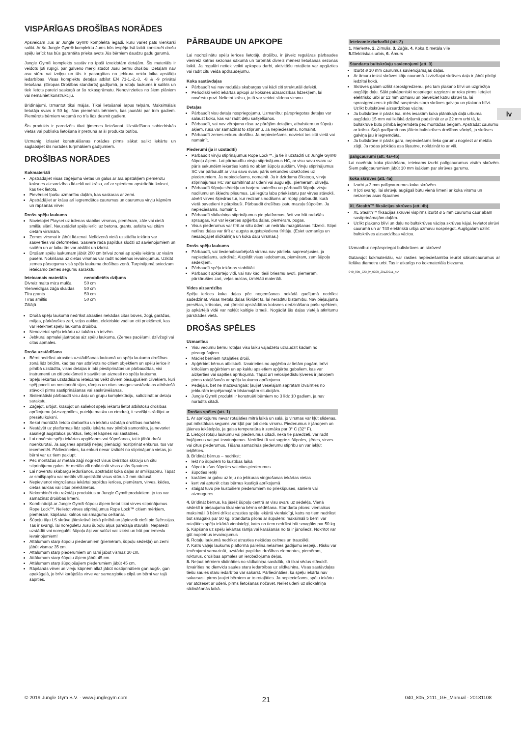VISPĀRĪGAS DROŠĪBAS NORĀDES
Apsveicam Jūs ar Jungle Gym® komplekta iegādi, kuru variet pats vienkārši salikt. Ar šo Jungle Gym® komplektu Jums būs iespēja īsā laikā konstruēt drošu spēļu ierīci: tas būs garantēta prieka avots Jūs bērniem daudzu gadu garumā.
Jungle Gym® komplekts sastāv no īpaši izveidotām detaļām. Šis materiāls ir veidots ļoti rūpīgi, par galveno mērķi stādot Jūsu bērnu drošību. Detaļām nav asu stūru vai izciļņu un tās ir pasargātas no jebkura veida laika apstākļu iedarbības. Visas komplektu detaļas atbilst EN 71-1,-2,-3, -8 & -9 privātai lietošanai (Eiropas Drošības standarts) gadījumā, ja rotaļu laukums ir salikts un tiek lietots pareizi saskaņā ar šo rokasgrāmatu. Nenovirzieties no šiem plāniem vai nemainiet konstrukciju.
Brīdinājumi. Izmantot tikai mājās. Tikai lietošanai ārpus telpām. Maksimālais lietotāja svars ir 50 kg. Nav piemērots bērniem, kas jaunāki par trim gadiem. Piemērots bērniem vecumā no trīs līdz desmit gadiem.
Šis produkts ir paredzēts tikai ģimenes lietošanai. Uzstādīšana sabiedriskās vietās vai publiska lietošana ir pretrunā ar šī produkta būtību.
Uzmanīgi izlasiet konstruēšanas norādes pirms sākat salikt iekārtu un saglabājiet šīs norādes turpmākiem gadījumiem.
DROŠĪBAS NORĀDES
Kokmateriāli
Apstrādājiet visas zāģējuma vietas un galus ar āra apstākļiem piemērotu koksnes aizsardzības līdzekli vai krāsu, arī ar spiedienu apstrādātu koksni, kas tiek lietota.
Pievērsiet īpašu uzmanību daļām, kas saskaras ar zemi.
Apstrādājiet ar krāsu arī iegremdētos caurumus un caurumus virvju kāpnēm un rāpšanās virvei
Drošs spēļu laukums
Novietojiet Playset uz irdenas stabilas virsmas, piemēram, zāle vai cietā smilšu slānī. Neuzstādiet spēļu ierīci uz betona, grants, asfalta vai citām cietām virsmām.
Zemes virsmai ir jābūt līdzenai. Nelīdzenā vietā uzstādīta iekārta var sasvērties vai deformēties. Sasvere rada papildus slodzi uz savienojumiem un saitēm un ar laiku tās var atslābt un izkrist.
Drošam spēļu laukumam jābūt 200 cm brīvai zonai ap spēļu iekārtu uz visām pusēm. Nokrišana uz cietas virsmas var radīt nopietnus ievainojumus. Uzklāt zemes pārsegumu visā spēļu laukuma drošības zonā. Turpinājumā sniedzam ieteicamo zemes segumu sarakstu.
| Ieteicamais materiāls | nenoblietēts dziļums |
| --- | --- |
| Divreiz malta mizu mulča | 50 cm |
| Vienveidīgas zāģa skaidas | 50 cm |
| Tīra grants | 50 cm |
| Tīras smiltis | 50 cm |
| Zālājā | |
Drošā spēļu laukumā nedrīkst atrasties nekādas citas būves, žogi, garāžas, mājas, pārkārušies zari, veļas auklas, elektriskie vadi un citi priekšmeti, kas var ietekmēt spēļu laukuma drošību.
Nenovietot spēļu iekārtu uz takām un ietvēm.
Jebkurai apmalei jāatrodas aiz spēļu laukuma. (Zemes pacēlumi, dzīvžogi vai citas apmales.
Droša uzstādīšana
Bērni nedrīkst atrasties uzstādīšanas laukumā un spēļu laukuma drošības zonā līdz brīdim, kad tas nav atbrīvots no citiem objektiem un spēļu ierīce ir pilnībā uzstādīta, visas detaļas ir labi piestiprinātas un pārbaudītas, visi instrumenti un citi priekšmeti ir savākti un aiznesti no spēļu laukuma.
Spēļu iekārtas uzstādīšanu ieteicams veikt diviem pieaugušiem cilvēkiem, kuri spēj pacelt un nostiprināt sijas, rāmjus un citas smagas sastāvdaļas atbilstošā stāvoklī pirms sastiprināšanas vai saskrūvēšanas.
Sistemātiski pārbaudīt visu daļu un grupu komplektāciju, salīdzināt ar detaļu sarakstu.
Zāģējot, urbjot, krāsojot un saliekot spēļu iekārtu lietot atbilstošu drošības aprīkojumu (aizsargbrilles, putekļu masku un cimdus), it sevišķi strādājot ar presētu koksni.
Sekot montāžā lietoto darbarīku un iekārtu ražotāja drošības norādēm.
Nestāvēt uz platformas līdz spēļu iekārta nav pilnībā samontēta, ja nevariet sasniegt augstākos punktus, lietojiet kāpnes vai sastatnes.
Lai novērstu spēļu iekārtas apgāšanos vai šūpošanos, tai ir jābūt droši noenkurotai. Ja augsnes apstākļi neļauj pienācīgi nostiprināt enkurus, tos var iecementēt. Pārliecinieties, ka enkuri nevar izslīdēt no stiprinājuma vietas, jo bērni var uz tiem paklupt.
Pēc montāžas ar metāla zāģi nogriezt visus izvirzītos skrūvju un citu stiprinājumu galus. Ar metāla vīli nolīdzināt visas asās šķautnes.
Lai novērstu skabargu ieduršanos, apstrādāt koka daļas ar smilšpapīru. Tāpat ar smilšpapīru vai metāls vīli apstrādāt visus stūrus 3 mm rādiusā.
Nepievienot vingrošanas iekārtai papildus ierīces, piemēram, virves, ķēdes, cietas auklas vai citus priekšmetus.
Nekombinēt citu ražotāju produktus ar Jungle Gym® produktiem, jo tas var samazināt drošības līmeni.
Kombinācijā ar Jungle Gym® šūpoļu āķiem lietot tikai virves stiprinājumus Rope Lock™. Nelietot virves stiprinājumus Rope Lock™ citiem mērķiem, piemēram, kāpšanai kalnos vai smagumu celšanai.
Šūpoļu āķu LS skrūve jāieskrūvē kokā pilnībā un jāpievelk cieši pie šķērssijas. Tas ir svarīgi, lai noregulētu Jūsu šūpoļu āķus pareizajā stāvoklī. Nepareizi uzstādīti vai noregulēti šūpoļu āķi var salūzt vai izkrist un būt par iemeslu ievainojumiem!
Attālumam starp šūpoļu piederumiem (piemēram, šūpoļu sēdekļa) un zemi jābūt vismaz 35 cm.
Attālumam starp piederumiem un rāmi jābūt vismaz 30 cm.
Attālumam starp šūpoļu āķiem jābūt 45 cm.
Attālumam starp šūpojošajiem piederumiem jābūt 45 cm.
Rāpšanās virvei un virvju kāpnēm allaž jābūt nostiprinātiem gan augš-, gan apakšgalā, jo brīvi karājošās virve var samezgloties cilpā un bērni var tajā sapīties.
PĀRBAUDE UN APKOPE
Lai nodrošinātu spēļu ierīces lietotāju drošību, ir jāveic regulāras pārbaudes vienreiz katras sezonas sākumā un turpmāk divreiz mēnesī lietošanas sezonas laikā. Ja regulāri netiek veikti apkopes darbi, aktivitāšu rotaļlieta var apgāzties vai radīt citu veida apdraudējumu.
Koka sastāvdaļas
Pārbaudīt vai nav radušās skabargas vai kādi citi strukturāli defekti.
Periodiski veikt iekārtas apkopi ar koksnes aizsardzības līdzekļiem, lai novērstu puvi. Nelietot krāsu, jo tā var veidot slidenu virsmu.
Detaļas
Pārbaudīt visu detaļu nospriegojumu. Uzmanību: pārspriegotas detaļas var salauzt koku, kas var radīt dēļu sašķelšanos.
Pārbaudīt, vai nav vērojama rūsa uz pārējām detaļām, atbalstiem un šūpoļu āķiem, rūsa var samazināt to stiprumu. Ja nepieciešams, nomainīt.
Pārbaudīt zemes enkuru drošību. Ja nepieciešams, novietot tos citā vietā vai nomainīt.
Piederumi (ja ir uzstādīti)
Pārbaudīt virvju stiprinājumus Rope Lock™, ja tie ir uzstādīti uz Jungle Gym® šūpoļu āķiem. Lai pārbaudītu virvju stiprinājumus HC, ar visu savu svaru uz pāris sekundēm ieķerties katrā no abām šūpoļu auklām. Virvju stiprinājumus SC var pārbaudīt ar visu savu svaru pāris sekundes uzsēžoties uz piederumiem. Ja nepieciešams, nomainīt. Ja ir dzirdama čīkstoņa, virvju stiprinājumus HC var samitrināt ar ūdeni vai augu eļļu, piemēram, olīveļļu.
Pārbaudīt šūpoļu sēdekļu un barjeru saderību un pārbaudīt šūpoļu virvju nodilumu un šķiedru plīsumus. Lai iegūtu labu priekšstatu par virves stāvokli, atvērt virves šķiedras tur, kur redzams nodilums un rūpīgi pārbaudīt, kurā vietā pavedieni ir pārplīsuši. Pārbaudīt drošības jostu mazuļu šūpolēm. Ja nepieciešams, nomainīt.
Pārbaudīt slidkalniņa stiprinājumus pie platformas, šeit var būt radušās spraugas, kur var ieķerties apģērba daļas, piemēram, pogas.
Visus piederumus var tīrīt ar siltu ūdeni un neitrālu mazgāšanas līdzekli. Stipri netīras daļas var tīrīt ar augsta augstspiediena tīrītāju. (Esiet uzmanīgs un nesabojājiet slidkalniņa un koka daļu virsmas.)
Drošs spēļu laukums
Pārbaudīt, vai tiecienabsorbējošā virsma nav pārlieku sapresējusies, ja nepieciešams, uzirdināt. Aizpildīt visus iedobumus, piemēram, zem šūpoļu sēdekļiem.
Pārbaudīt spēļu iekārtas stabilitāti.
Pārbaudīt apkārtējo vidi, vai nav kādi tieši briesmu avoti, piemēram, pārkārušies zari, veļas auklas, izmētāti materiāli.
Vides aizsardzība
Spēļu ierīces koka daļas pēc noņemšanas nekādā gadījumā nedrīkst sadedzināt. Visas metāla daļas likvidēt tā, lai neradītu bīstamību. Nav pieļaujama presētas, krāsotas, vai ķīmiski apstrādātas koksnes dedzināšana pašu spēkiem, jo apkārtējā vidē var nokļūt kaitīgie izmeši. Nogādāt šīs daļas vietējā atkritumu pārstrādes vietā.
DROŠAS SPĒLES
Uzmanību:
Visu vecumu bērnu rotaļas visu laiku vajadzētu uzraudzīt kādam no pieaugušajiem.
Māciet bērniem rotaļāties droši.
Apģērbiet bērnus atbilstoši. Izvairieties no apģērba ar lielām pogām, brīvi krītošiem apģērbiem un ap kaklu apsietiem apģērba gabaliem, kas var aizķerties vai sapīties aprīkojumā. Tāpat arī velosipēdistu ķiveres ir jānoņem pirms rotaļāšanās ar spēļu laukuma aprīkojumu.
Pēdējais, bet ne mazsvarīgais: ļaujiet veselajam saprātam izvairīties no jebkurām iespējamajām bīstamajām situācijām.
Jungle Gym® produkti ir konstruēti bērniem no 3 līdz 10 gadiem, ja nav norādīts citādi.
Drošas spēles (att. 1)
1. Ar aprīkojumu nevar rotaļāties mitrā laikā un salā, jo virsmas var kļūt slidenas, pat mīkstākais segums var kļūt par ļoti cietu virsmu. Piederumus ir jānoņem un jāienes iekštelpās, ja gaisa temperatūra ir zemāka par 0° C (32° F).
2. Lietojot rotaļu laukumu vai piederumus citādi, nekā tie paredzēti, var radīt bojājumus vai pat ievainojumus. Nedrīkst tīt vai sagriezt šūpoles, ķēdes, virves vai citus piederumus. Tīšana samazinās piederumu stiprību un var iekļūt ieķīlēties.
3. Brīdināt bērnus – nedrīkst:
lekt no šūpolēm to kustības laikā
šūpot tukšas šūpoles vai citus piederumus
šūpoties leņķī
karāties ar galvu uz leju no jebkuras vingrošanas iekārtas vietas
ķert vai apturēt citus bērnus kustīgā aprīkojumā
staigāt tuvu pie kustošiem piederumiem no priekšpuses, sāniem vai aizmugures.
4. Brīdināt bērnus, ka jāsēž šūpoļu centrā ar visu svaru uz sēdekļa. Vienā sēdeklī ir pieļaujama tikai viena bērna sēdēšana. Standarta pilons: vienlaikus maksimāli 3 bērni drīkst atrasties spēļu iekārtā vienlaicīgi, katrs no tiem nedrīkst būt smagāks par 50 kg. Standarta pilons ar šūpolēm: maksimāli 5 bērni var rotaļāties spēļu iekārtā vienlaicīgi, katrs no tiem nedrīkst būt smagāks par 50 kg.
5. Kāpšana uz spēļu iekārtas rāmja vai karāšanās no tā ir jānoliedz. Nokrītot var gūt nopietnus ievainojumus
6. Rotaļu laukumā nedrīkst atrasties nekādas celtnes un traucēkļi.
7. Katrs vaļējs laukums platformā palielina nelaimes gadījumu iespēju. Risku var ievērojami samazināt, uzstādot papildus drošības elementus, piemēram, rokturus, drošības apmales un ierobežojuma dēļus.
8. Neļaut bērniem slidināties no slidkalniņa savādāk, kā tikai sēdus stāvoklī. Izvairīties no dienvidu saules staru iedarbības uz slidkalniņa. Visas sastāvdaļas tiešu saules staru iedarbība var sakarst. Pārliecināties, ka spēļu iekārta nav sakarsusi, pirms ļaujiet bērniem ar to rotaļāties. Ja nepieciešams, spēļu iekārtu var atdzesēt ar ūdeni, pirms lietošanas nožāvēt. Neliet ūdeni uz slidkalniņa slidināšanās laikā.
Ieteicamie darbarīki (att. 2)
1. Mērlente, 2. Zīmulis, 3. Zāģis, 4. Koka & metāla vīle
5. Elektriskais urbis, 6. Āmurs
Standarta bultskrūvju savienojumi (att. 3)
Izurbt ø 10 mm caurumus savienojamajās daļās.
Ar āmuru iesist skrūves kāju caurumā. Izvirzītajai skrūves daļa ir jābūt pilnīgi iedzītai kokā.
Skrūves galam uzlikt sprostgredzenu, pēc tam plakano blīvi un uzgriežņa augšējo daļu. Sākt pakāpeniski nospriegot uzgriezni ar roku pirms lietojiet elektrisko urbi ar 13 mm uzmavu un pievelciet katru skrūvi tā, lai sprostgredzens ir pilnībā saspiests starp skrūves galviņu un plakano blīvi. Uzlikt bultskrūvei aizsardzības vāciņu.
Ja bultskrūve ir pārāk īsa, mēs iesakām koka plānākajā daļā urbuma augšdaļu 15 mm vai lielākā dziļumā padziļināt ar ø 22 mm urbi tā, lai bultskrūve būtu pilnībā iegremdēta pēc montāžas beigām. Apstrādāt caurumu ar krāsu. Šajā gadījumā nav jāliеto bultskrūves drošības vāciņš, jo skrūves galviņa jau ir iegremdēta.
Ja bultskrūve ir pārāk gara, nepieciešams lieko garumu nogriezt ar metāla zāģi. Ja rodas jebkāda asa šķautne, nolīdzināt to ar vīli.
palīgcaurumi (att. 4a+4b)
Lai novērstu koka plaisāšanu, ieteicams izurbt palīgcaurumus visām skrūvēm. Šiem palīgcaurumiem jābūt 10 mm īsākiem par skrūves garumu.
koka skrūves (att. 4a)
Izurbt ø 3 mm palīgcaurumus koka skrūvēm.
Ir ļoti svarīgi, lai skrūvju augšgali būtu vienā līmenī ar koka virsmu un neizceļas asas šķautnes.
XL Stealth™ fiksācijas skrūves (att. 4b)
XL Stealth™ fiksācijas skrūvei vispirms izurbt ø 5 mm caurumu caur abām sastiprināmajām daļām.
Uzlikt plakano blīvi un daļu no bultskrūves vāciņa skrūves kājai. Ievietot skrūvi caurumā un ar T40 elektriskā urbja uzmavu nospriegot. Augšgalam uzlikt bultskrūves aizsardzības vāciņu.
Uzmanību: nepārspriegot bultskrūves un skrūves!
Gatavojot kokmateriālu, var rasties nepieciešamība ieurbt sākumcaurumus ar lielāka diametra urbi. Tas ir atkarīgs no kokmateriāla biezuma.
040_805_GSI_lv_0300_20120911_nlA
lv
© 2019 Jungle Gym B.V. - www.junglegym.com 21 040_805_2111_GE_Manual - 20181108